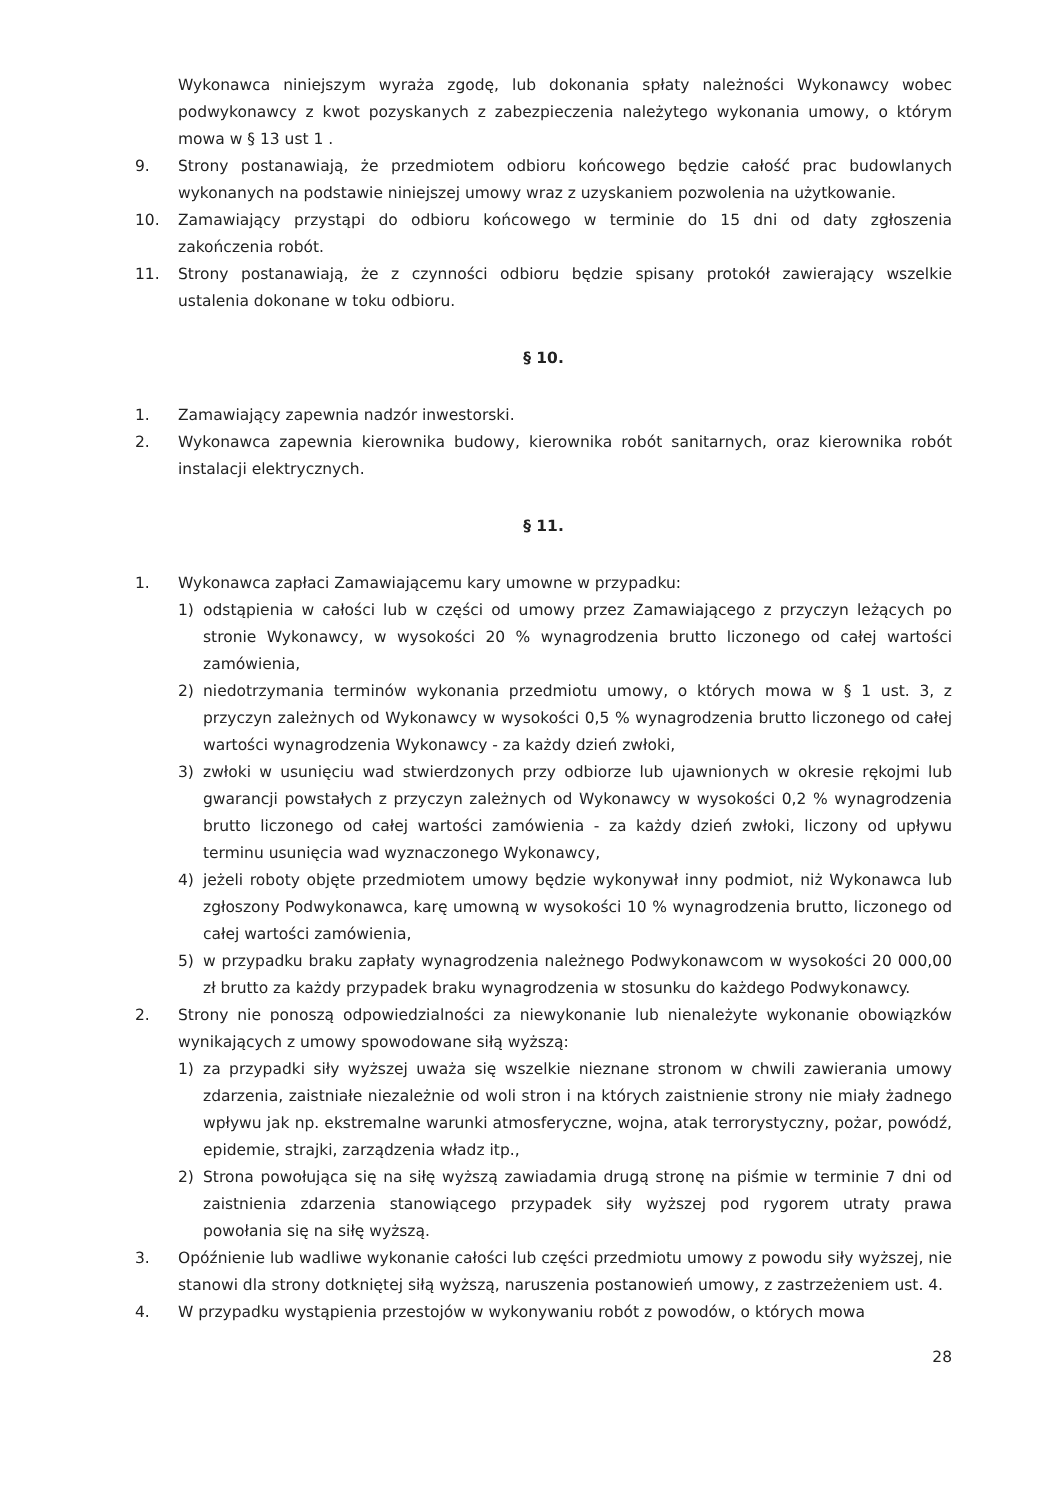Wykonawca niniejszym wyraża zgodę, lub dokonania spłaty należności Wykonawcy wobec podwykonawcy z kwot pozyskanych z zabezpieczenia należytego wykonania umowy, o którym mowa w § 13 ust 1 .
9. Strony postanawiają, że przedmiotem odbioru końcowego będzie całość prac budowlanych wykonanych na podstawie niniejszej umowy wraz z uzyskaniem pozwolenia na użytkowanie.
10. Zamawiający przystąpi do odbioru końcowego w terminie do 15 dni od daty zgłoszenia zakończenia robót.
11. Strony postanawiają, że z czynności odbioru będzie spisany protokół zawierający wszelkie ustalenia dokonane w toku odbioru.
§ 10.
1. Zamawiający zapewnia nadzór inwestorski.
2. Wykonawca zapewnia kierownika budowy, kierownika robót sanitarnych, oraz kierownika robót instalacji elektrycznych.
§ 11.
1. Wykonawca zapłaci Zamawiającemu kary umowne w przypadku:
1) odstąpienia w całości lub w części od umowy przez Zamawiającego z przyczyn leżących po stronie Wykonawcy, w wysokości 20 % wynagrodzenia brutto liczonego od całej wartości zamówienia,
2) niedotrzymania terminów wykonania przedmiotu umowy, o których mowa w § 1 ust. 3, z przyczyn zależnych od Wykonawcy w wysokości 0,5 % wynagrodzenia brutto liczonego od całej wartości wynagrodzenia Wykonawcy - za każdy dzień zwłoki,
3) zwłoki w usunięciu wad stwierdzonych przy odbiorze lub ujawnionych w okresie rękojmi lub gwarancji powstałych z przyczyn zależnych od Wykonawcy w wysokości 0,2 % wynagrodzenia brutto liczonego od całej wartości zamówienia - za każdy dzień zwłoki, liczony od upływu terminu usunięcia wad wyznaczonego Wykonawcy,
4) jeżeli roboty objęte przedmiotem umowy będzie wykonywał inny podmiot, niż Wykonawca lub zgłoszony Podwykonawca, karę umowną w wysokości 10 % wynagrodzenia brutto, liczonego od całej wartości zamówienia,
5) w przypadku braku zapłaty wynagrodzenia należnego Podwykonawcom w wysokości 20 000,00 zł brutto za każdy przypadek braku wynagrodzenia w stosunku do każdego Podwykonawcy.
2. Strony nie ponoszą odpowiedzialności za niewykonanie lub nienależyte wykonanie obowiązków wynikających z umowy spowodowane siłą wyższą:
1) za przypadki siły wyższej uważa się wszelkie nieznane stronom w chwili zawierania umowy zdarzenia, zaistniałe niezależnie od woli stron i na których zaistnienie strony nie miały żadnego wpływu jak np. ekstremalne warunki atmosferyczne, wojna, atak terrorystyczny, pożar, powódź, epidemie, strajki, zarządzenia władz itp.,
2) Strona powołująca się na siłę wyższą zawiadamia drugą stronę na piśmie w terminie 7 dni od zaistnienia zdarzenia stanowiącego przypadek siły wyższej pod rygorem utraty prawa powołania się na siłę wyższą.
3. Opóźnienie lub wadliwe wykonanie całości lub części przedmiotu umowy z powodu siły wyższej, nie stanowi dla strony dotkniętej siłą wyższą, naruszenia postanowień umowy, z zastrzeżeniem ust. 4.
4. W przypadku wystąpienia przestojów w wykonywaniu robót z powodów, o których mowa
28